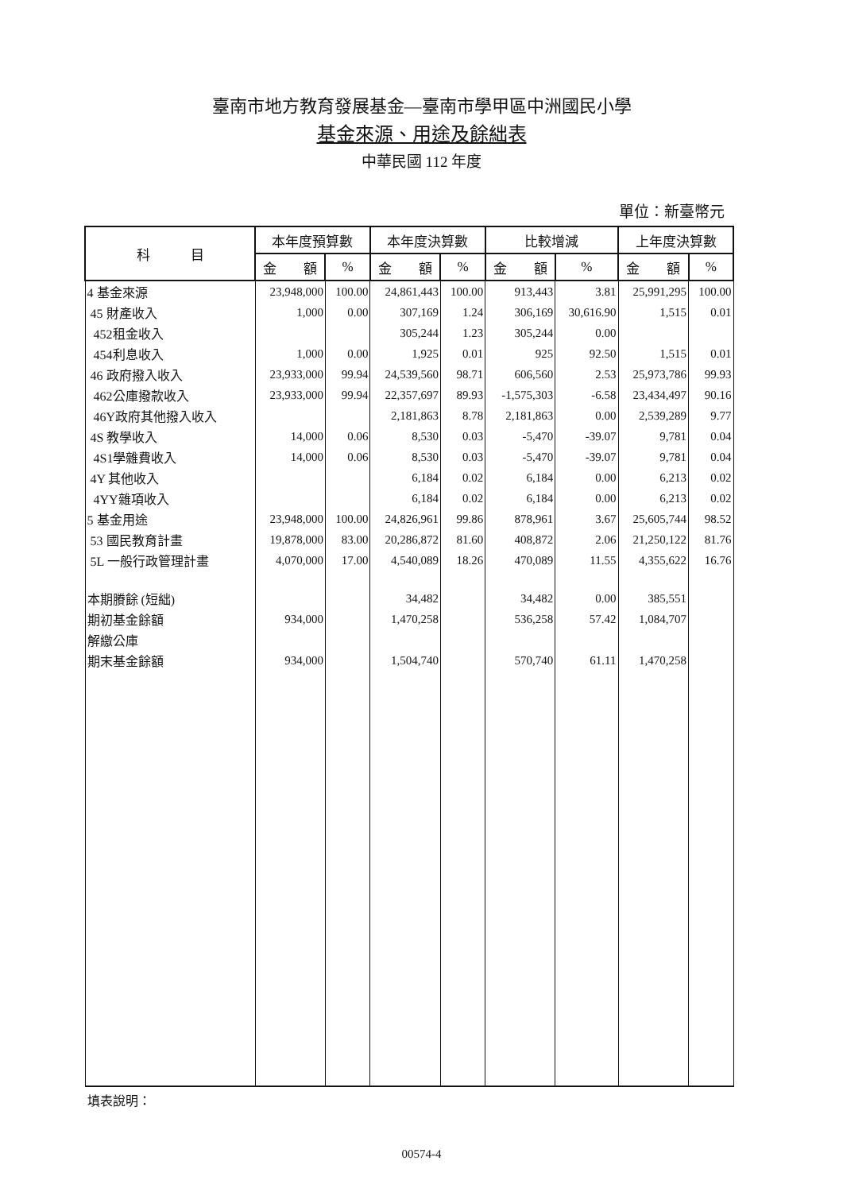臺南市地方教育發展基金—臺南市學甲區中洲國民小學
基金來源、用途及餘絀表
中華民國 112 年度
單位：新臺幣元
| 科 目 | 本年度預算數 | | 本年度決算數 | | 比較增減 | | 上年度決算數 | |
| --- | --- | --- | --- | --- | --- | --- | --- | --- |
| | 金 額 | % | 金 額 | % | 金 額 | % | 金 額 | % |
| 4 基金來源 | 23,948,000 | 100.00 | 24,861,443 | 100.00 | 913,443 | 3.81 | 25,991,295 | 100.00 |
| 45 財產收入 | 1,000 | 0.00 | 307,169 | 1.24 | 306,169 | 30,616.90 | 1,515 | 0.01 |
| 452租金收入 | | | 305,244 | 1.23 | 305,244 | 0.00 | | |
| 454利息收入 | 1,000 | 0.00 | 1,925 | 0.01 | 925 | 92.50 | 1,515 | 0.01 |
| 46 政府撥入收入 | 23,933,000 | 99.94 | 24,539,560 | 98.71 | 606,560 | 2.53 | 25,973,786 | 99.93 |
| 462公庫撥款收入 | 23,933,000 | 99.94 | 22,357,697 | 89.93 | -1,575,303 | -6.58 | 23,434,497 | 90.16 |
| 46Y政府其他撥入收入 | | | 2,181,863 | 8.78 | 2,181,863 | 0.00 | 2,539,289 | 9.77 |
| 4S 教學收入 | 14,000 | 0.06 | 8,530 | 0.03 | -5,470 | -39.07 | 9,781 | 0.04 |
| 4S1學雜費收入 | 14,000 | 0.06 | 8,530 | 0.03 | -5,470 | -39.07 | 9,781 | 0.04 |
| 4Y 其他收入 | | | 6,184 | 0.02 | 6,184 | 0.00 | 6,213 | 0.02 |
| 4YY雜項收入 | | | 6,184 | 0.02 | 6,184 | 0.00 | 6,213 | 0.02 |
| 5 基金用途 | 23,948,000 | 100.00 | 24,826,961 | 99.86 | 878,961 | 3.67 | 25,605,744 | 98.52 |
| 53 國民教育計畫 | 19,878,000 | 83.00 | 20,286,872 | 81.60 | 408,872 | 2.06 | 21,250,122 | 81.76 |
| 5L 一般行政管理計畫 | 4,070,000 | 17.00 | 4,540,089 | 18.26 | 470,089 | 11.55 | 4,355,622 | 16.76 |
| 本期賸餘 (短絀) | | | 34,482 | | 34,482 | 0.00 | 385,551 | |
| 期初基金餘額 | 934,000 | | 1,470,258 | | 536,258 | 57.42 | 1,084,707 | |
| 解繳公庫 | | | | | | | | |
| 期末基金餘額 | 934,000 | | 1,504,740 | | 570,740 | 61.11 | 1,470,258 | |
填表說明：
00574-4